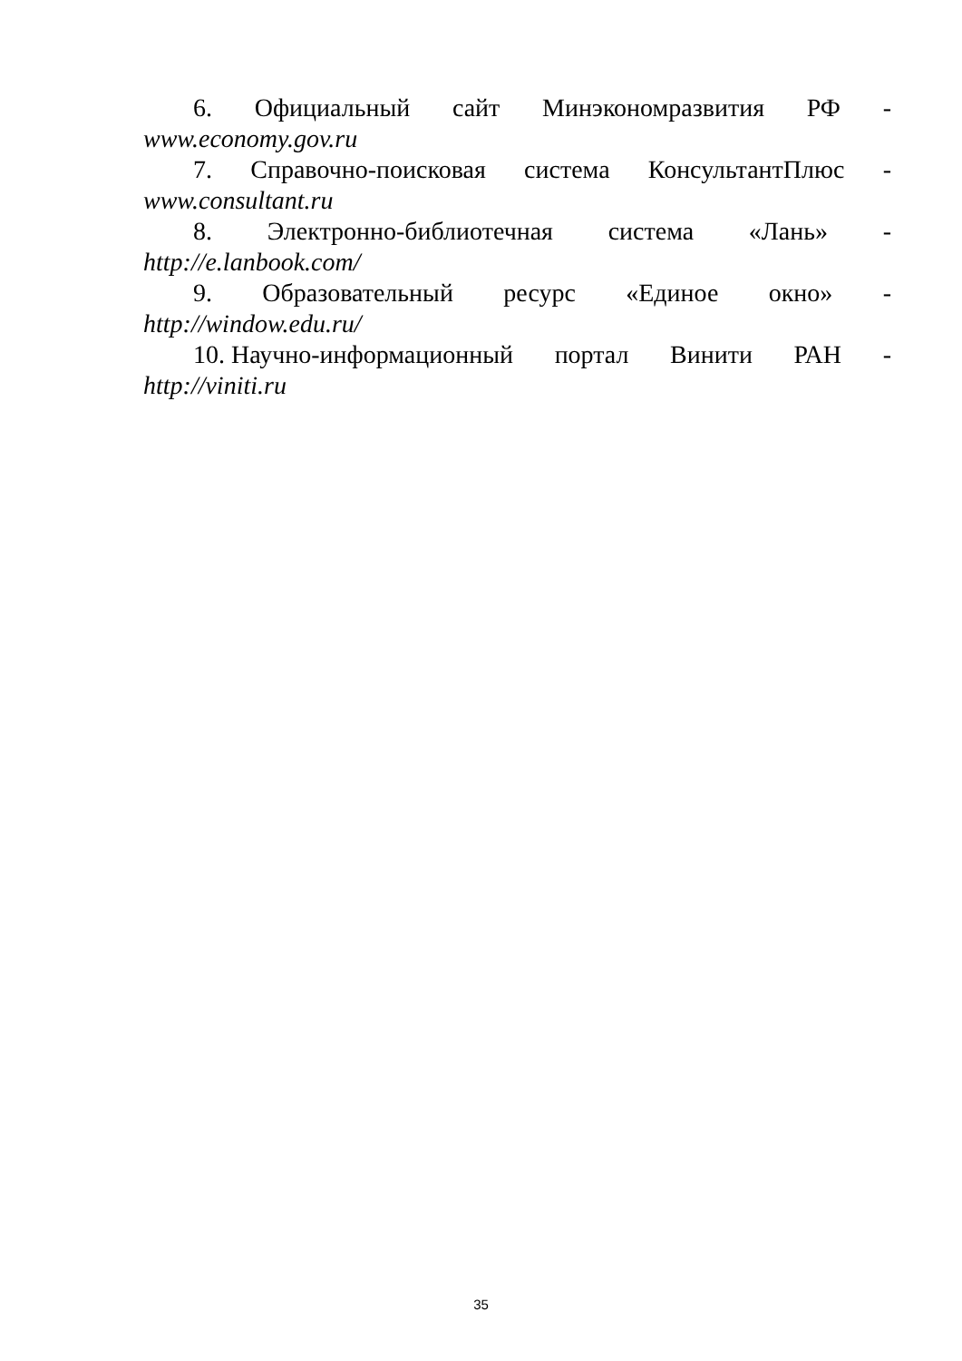6. Официальный сайт Минэкономразвития РФ -
www.economy.gov.ru
7. Справочно-поисковая система КонсультантПлюс -
www.consultant.ru
8. Электронно-библиотечная система «Лань» -
http://e.lanbook.com/
9. Образовательный ресурс «Единое окно» -
http://window.edu.ru/
10. Научно-информационный портал Винити РАН -
http://viniti.ru
35